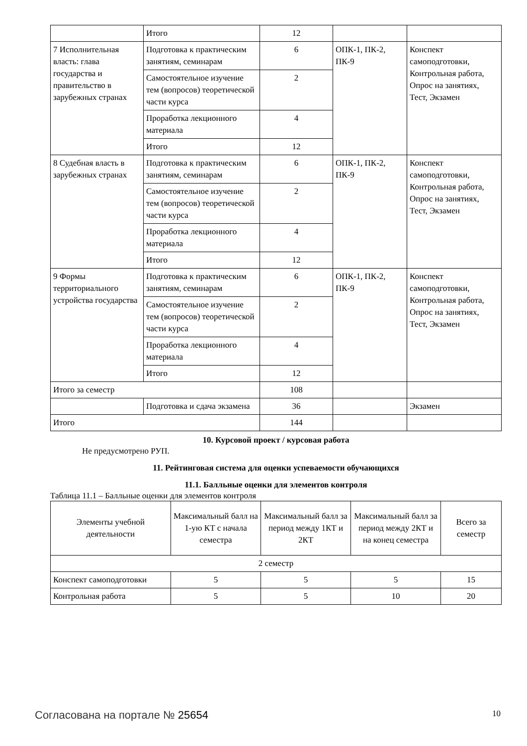| | Итого | 12 | | |
| 7 Исполнительная власть: глава государства и правительство в зарубежных странах | Подготовка к практическим занятиям, семинарам | 6 | ОПК-1, ПК-2, ПК-9 | Конспект самоподготовки, Контрольная работа, Опрос на занятиях, Тест, Экзамен |
| | Самостоятельное изучение тем (вопросов) теоретической части курса | 2 | | |
| | Проработка лекционного материала | 4 | | |
| | Итого | 12 | | |
| 8 Судебная власть в зарубежных странах | Подготовка к практическим занятиям, семинарам | 6 | ОПК-1, ПК-2, ПК-9 | Конспект самоподготовки, Контрольная работа, Опрос на занятиях, Тест, Экзамен |
| | Самостоятельное изучение тем (вопросов) теоретической части курса | 2 | | |
| | Проработка лекционного материала | 4 | | |
| | Итого | 12 | | |
| 9 Формы территориального устройства государства | Подготовка к практическим занятиям, семинарам | 6 | ОПК-1, ПК-2, ПК-9 | Конспект самоподготовки, Контрольная работа, Опрос на занятиях, Тест, Экзамен |
| | Самостоятельное изучение тем (вопросов) теоретической части курса | 2 | | |
| | Проработка лекционного материала | 4 | | |
| | Итого | 12 | | |
| Итого за семестр | | 108 | | |
| | Подготовка и сдача экзамена | 36 | | Экзамен |
| Итого | | 144 | | |
10. Курсовой проект / курсовая работа
Не предусмотрено РУП.
11. Рейтинговая система для оценки успеваемости обучающихся
11.1. Балльные оценки для элементов контроля
Таблица 11.1 – Балльные оценки для элементов контроля
| Элементы учебной деятельности | Максимальный балл на 1-ую КТ с начала семестра | Максимальный балл за период между 1КТ и 2КТ | Максимальный балл за период между 2КТ и на конец семестра | Всего за семестр |
| --- | --- | --- | --- | --- |
| 2 семестр | | | | |
| Конспект самоподготовки | 5 | 5 | 5 | 15 |
| Контрольная работа | 5 | 5 | 10 | 20 |
Согласована на портале № 25654 10